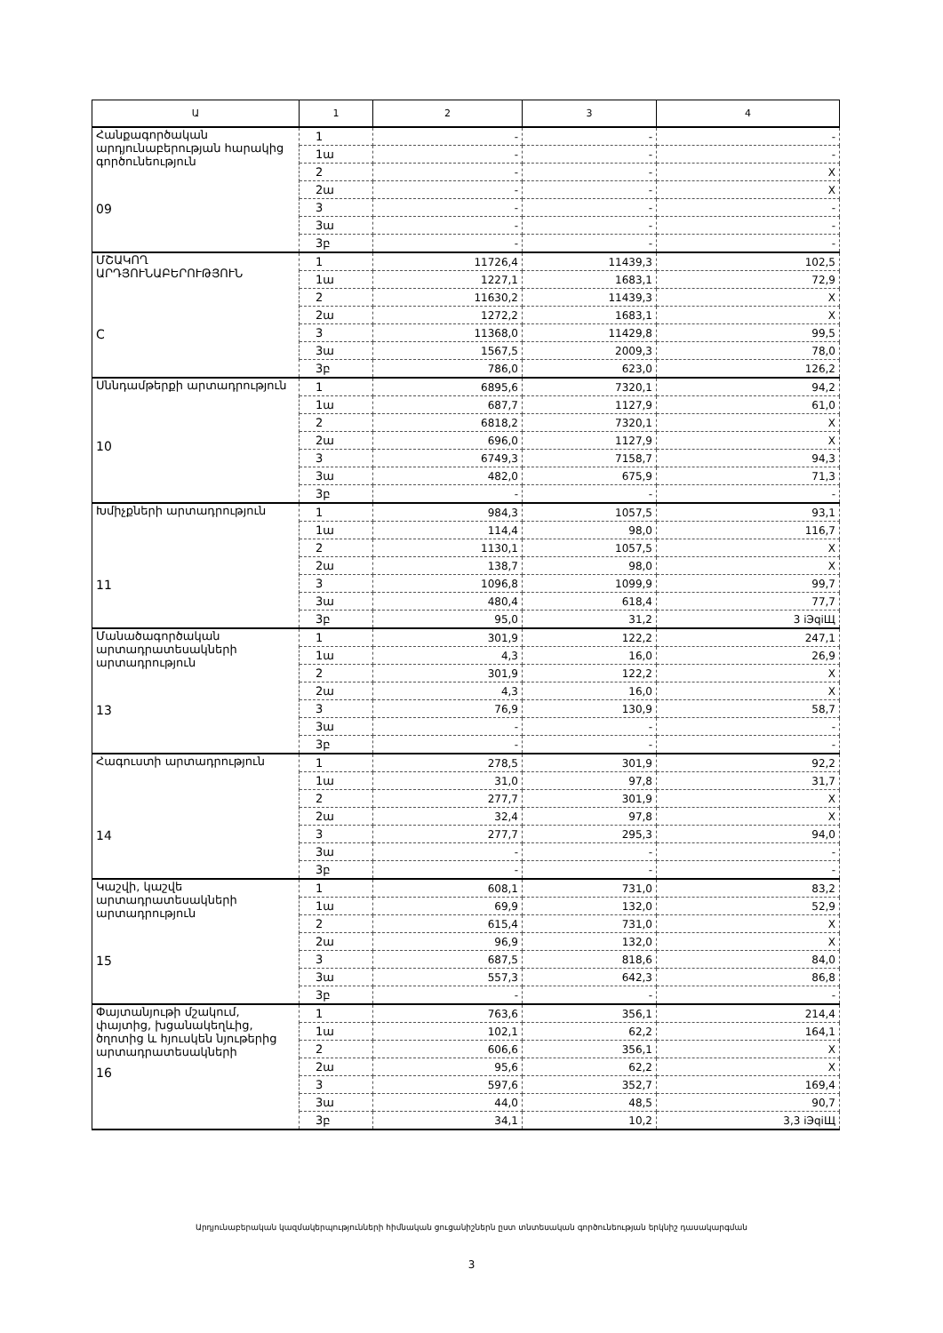| Ա | 1 | 2 | 3 | 4 |
| --- | --- | --- | --- | --- |
| Հանքագործական արդյունաբերության հարակից գործունեություն 09 | 1 | - | - | - |
| | 1ա | - | - | - |
| | 2 | - | - | X |
| | 2ա | - | - | X |
| | 3 | - | - | - |
| | 3ա | - | - | - |
| | 3բ | - | - | - |
| ՄՇԱԿՈՂ ԱՐԴՅՈՒՆԱԲԵՐՈՒԹՅՈՒՆ C | 1 | 11726,4 | 11439,3 | 102,5 |
| | 1ա | 1227,1 | 1683,1 | 72,9 |
| | 2 | 11630,2 | 11439,3 | X |
| | 2ա | 1272,2 | 1683,1 | X |
| | 3 | 11368,0 | 11429,8 | 99,5 |
| | 3ա | 1567,5 | 2009,3 | 78,0 |
| | 3բ | 786,0 | 623,0 | 126,2 |
| Սննդամթերքի արտադրություն 10 | 1 | 6895,6 | 7320,1 | 94,2 |
| | 1ա | 687,7 | 1127,9 | 61,0 |
| | 2 | 6818,2 | 7320,1 | X |
| | 2ա | 696,0 | 1127,9 | X |
| | 3 | 6749,3 | 7158,7 | 94,3 |
| | 3ա | 482,0 | 675,9 | 71,3 |
| | 3բ | - | - | - |
| Խմիչքների արտադրություն 11 | 1 | 984,3 | 1057,5 | 93,1 |
| | 1ա | 114,4 | 98,0 | 116,7 |
| | 2 | 1130,1 | 1057,5 | X |
| | 2ա | 138,7 | 98,0 | X |
| | 3 | 1096,8 | 1099,9 | 99,7 |
| | 3ա | 480,4 | 618,4 | 77,7 |
| | 3բ | 95,0 | 31,2 | 3 іЭqіЩ |
| Մանածագործական արտադրատեսակների արտադրություն 13 | 1 | 301,9 | 122,2 | 247,1 |
| | 1ա | 4,3 | 16,0 | 26,9 |
| | 2 | 301,9 | 122,2 | X |
| | 2ա | 4,3 | 16,0 | X |
| | 3 | 76,9 | 130,9 | 58,7 |
| | 3ա | - | - | - |
| | 3բ | - | - | - |
| Հագուստի արտադրություն 14 | 1 | 278,5 | 301,9 | 92,2 |
| | 1ա | 31,0 | 97,8 | 31,7 |
| | 2 | 277,7 | 301,9 | X |
| | 2ա | 32,4 | 97,8 | X |
| | 3 | 277,7 | 295,3 | 94,0 |
| | 3ա | - | - | - |
| | 3բ | - | - | - |
| Կաշվի, կաշվե արտադրատեսակների արտադրություն 15 | 1 | 608,1 | 731,0 | 83,2 |
| | 1ա | 69,9 | 132,0 | 52,9 |
| | 2 | 615,4 | 731,0 | X |
| | 2ա | 96,9 | 132,0 | X |
| | 3 | 687,5 | 818,6 | 84,0 |
| | 3ա | 557,3 | 642,3 | 86,8 |
| | 3բ | - | - | - |
| Փայտանյութի մշակում, փայտից, խցանակեղևից, ծղոտից և հյուսկեն նյութերից արտադրատեսակների 16 | 1 | 763,6 | 356,1 | 214,4 |
| | 1ա | 102,1 | 62,2 | 164,1 |
| | 2 | 606,6 | 356,1 | X |
| | 2ա | 95,6 | 62,2 | X |
| | 3 | 597,6 | 352,7 | 169,4 |
| | 3ա | 44,0 | 48,5 | 90,7 |
| | 3բ | 34,1 | 10,2 | 3,3 іЭqіЩ |
Արդյունաբերական կազմակերպությունների հիմնական ցուցանիշներն ըստ տնտեսական գործունեության երկնիշ դասակարգման
3